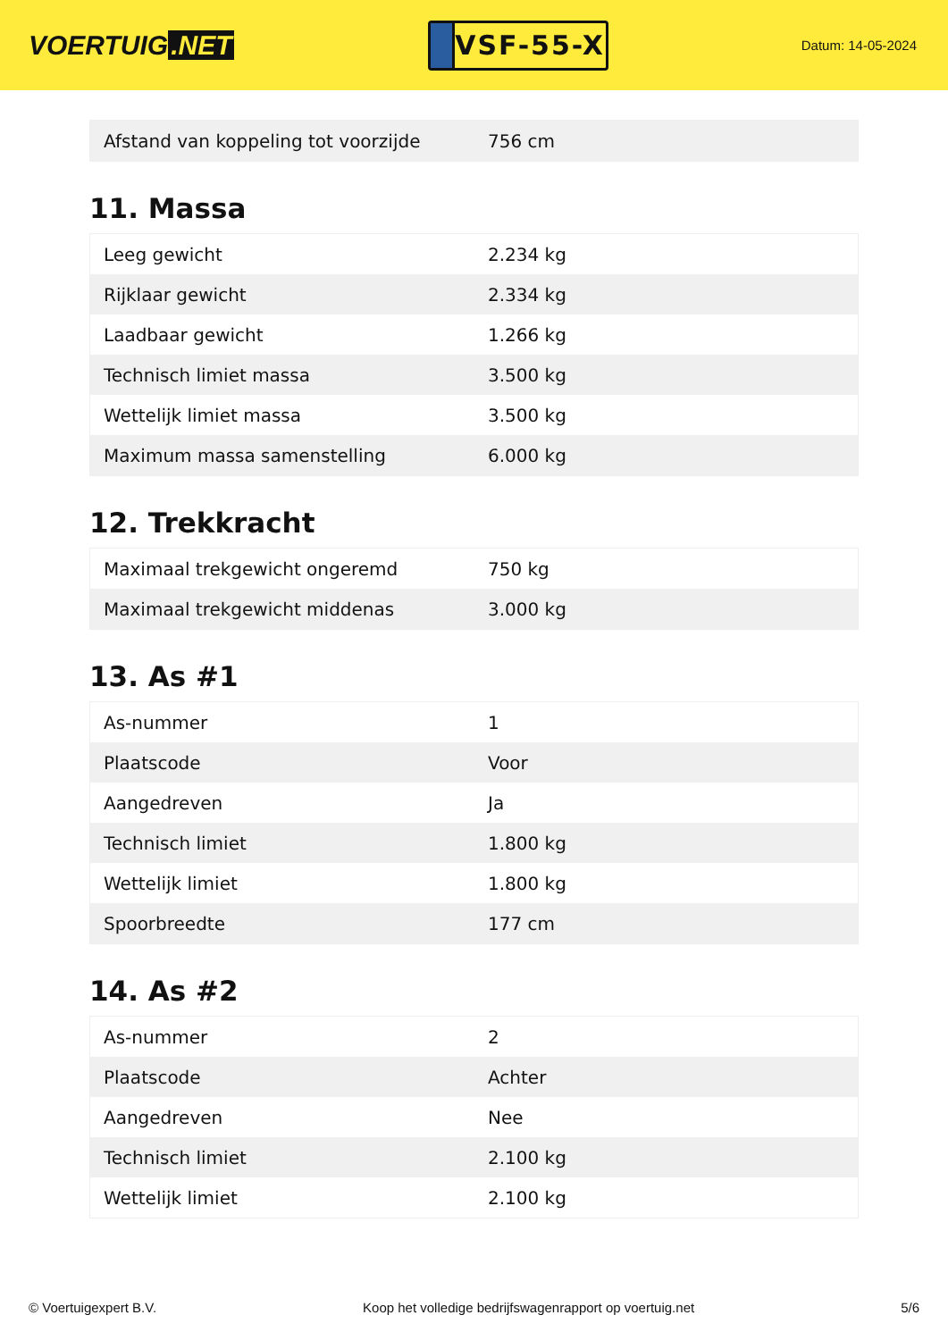VOERTUIG.NET
VSF-55-X
Datum: 14-05-2024
| Afstand van koppeling tot voorzijde | 756 cm |
11. Massa
| Leeg gewicht | 2.234 kg |
| Rijklaar gewicht | 2.334 kg |
| Laadbaar gewicht | 1.266 kg |
| Technisch limiet massa | 3.500 kg |
| Wettelijk limiet massa | 3.500 kg |
| Maximum massa samenstelling | 6.000 kg |
12. Trekkracht
| Maximaal trekgewicht ongeremd | 750 kg |
| Maximaal trekgewicht middenas | 3.000 kg |
13. As #1
| As-nummer | 1 |
| Plaatscode | Voor |
| Aangedreven | Ja |
| Technisch limiet | 1.800 kg |
| Wettelijk limiet | 1.800 kg |
| Spoorbreedte | 177 cm |
14. As #2
| As-nummer | 2 |
| Plaatscode | Achter |
| Aangedreven | Nee |
| Technisch limiet | 2.100 kg |
| Wettelijk limiet | 2.100 kg |
© Voertuigexpert B.V. Koop het volledige bedrijfswagenrapport op voertuig.net 5/6